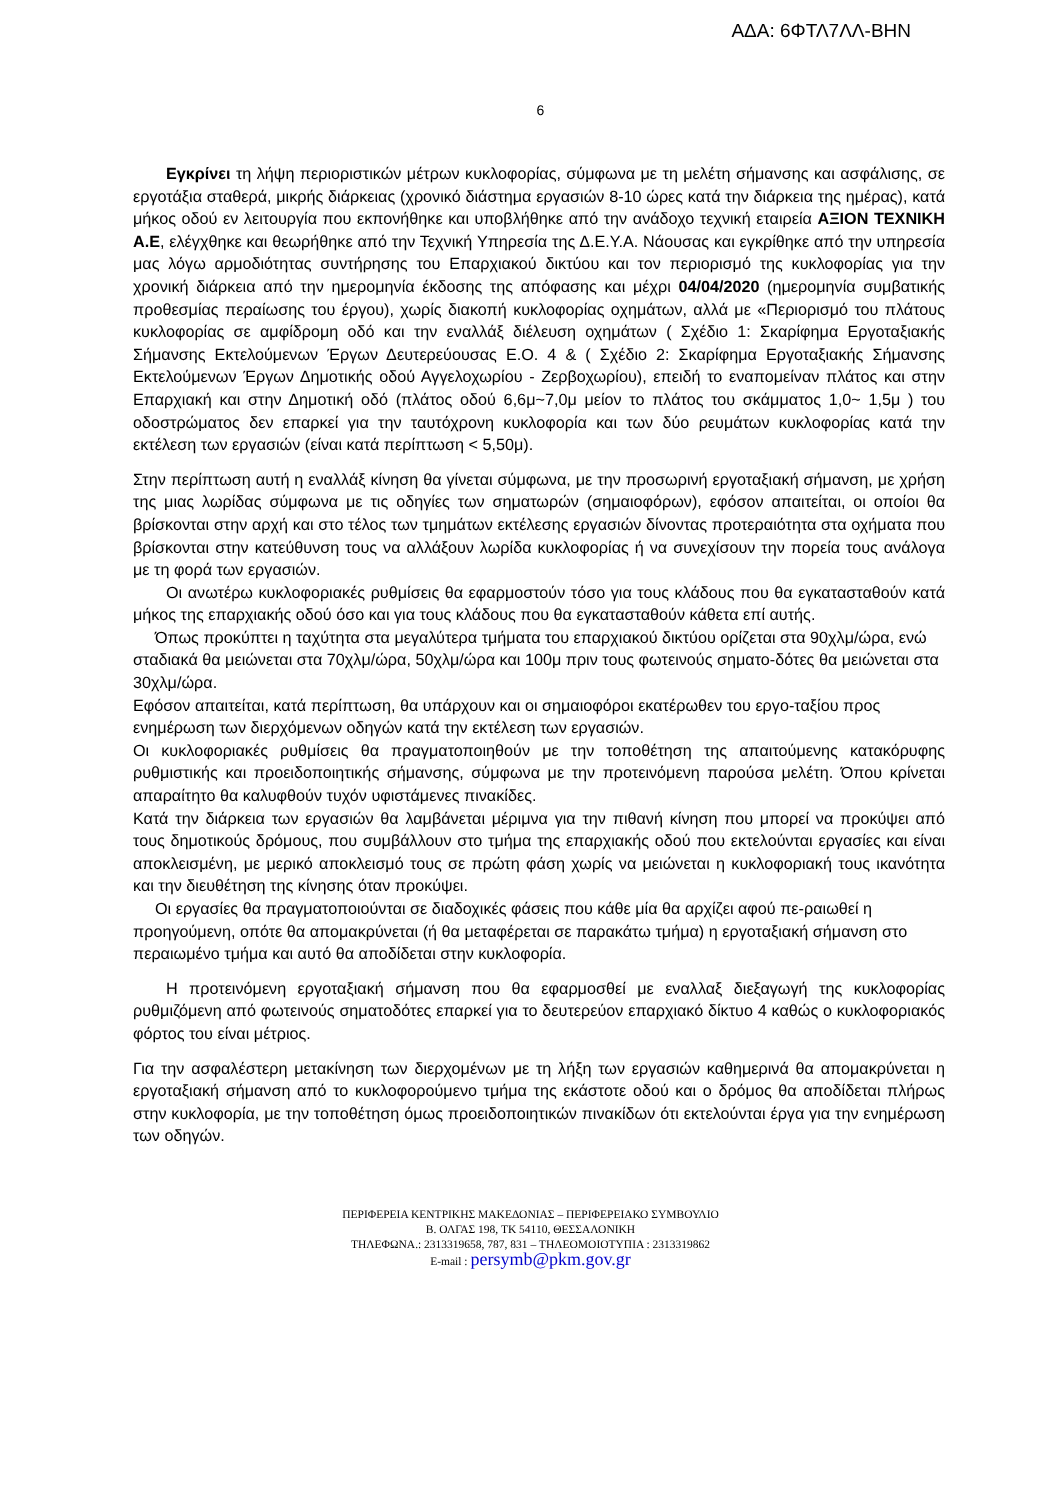ΑΔΑ: 6ΦΤΛ7ΛΛ-ΒΗΝ
6
Εγκρίνει τη λήψη περιοριστικών μέτρων κυκλοφορίας, σύμφωνα με τη μελέτη σήμανσης και ασφάλισης, σε εργοτάξια σταθερά, μικρής διάρκειας (χρονικό διάστημα εργασιών 8-10 ώρες κατά την διάρκεια της ημέρας), κατά μήκος οδού εν λειτουργία που εκπονήθηκε και υποβλήθηκε από την ανάδοχο τεχνική εταιρεία ΑΞΙΟΝ ΤΕΧΝΙΚΗ Α.Ε, ελέγχθηκε και θεωρήθηκε από την Τεχνική Υπηρεσία της Δ.Ε.Υ.Α. Νάουσας και εγκρίθηκε από την υπηρεσία μας λόγω αρμοδιότητας συντήρησης του Επαρχιακού δικτύου και τον περιορισμό της κυκλοφορίας για την χρονική διάρκεια από την ημερομηνία έκδοσης της απόφασης και μέχρι 04/04/2020 (ημερομηνία συμβατικής προθεσμίας περαίωσης του έργου), χωρίς διακοπή κυκλοφορίας οχημάτων, αλλά με «Περιορισμό του πλάτους κυκλοφορίας σε αμφίδρομη οδό και την εναλλάξ διέλευση οχημάτων ( Σχέδιο 1: Σκαρίφημα Εργοταξιακής Σήμανσης Εκτελούμενων Έργων Δευτερεύουσας Ε.Ο. 4 & ( Σχέδιο 2: Σκαρίφημα Εργοταξιακής Σήμανσης Εκτελούμενων Έργων Δημοτικής οδού Αγγελοχωρίου - Ζερβοχωρίου), επειδή το εναπομείναν πλάτος και στην Επαρχιακή και στην Δημοτική οδό (πλάτος οδού 6,6μ~7,0μ μείον το πλάτος του σκάμματος 1,0~ 1,5μ ) του οδοστρώματος δεν επαρκεί για την ταυτόχρονη κυκλοφορία και των δύο ρευμάτων κυκλοφορίας κατά την εκτέλεση των εργασιών (είναι κατά περίπτωση < 5,50μ).
Στην περίπτωση αυτή η εναλλάξ κίνηση θα γίνεται σύμφωνα, με την προσωρινή εργοταξιακή σήμανση, με χρήση της μιας λωρίδας σύμφωνα με τις οδηγίες των σηματωρών (σημαιοφόρων), εφόσον απαιτείται, οι οποίοι θα βρίσκονται στην αρχή και στο τέλος των τμημάτων εκτέλεσης εργασιών δίνοντας προτεραιότητα στα οχήματα που βρίσκονται στην κατεύθυνση τους να αλλάξουν λωρίδα κυκλοφορίας ή να συνεχίσουν την πορεία τους ανάλογα με τη φορά των εργασιών.
Οι ανωτέρω κυκλοφοριακές ρυθμίσεις θα εφαρμοστούν τόσο για τους κλάδους που θα εγκατασταθούν κατά μήκος της επαρχιακής οδού όσο και για τους κλάδους που θα εγκατασταθούν κάθετα επί αυτής.
Όπως προκύπτει η ταχύτητα στα μεγαλύτερα τμήματα του επαρχιακού δικτύου ορίζεται στα 90χλμ/ώρα, ενώ
σταδιακά θα μειώνεται στα 70χλμ/ώρα, 50χλμ/ώρα και 100μ πριν τους φωτεινούς σηματο-δότες θα μειώνεται στα 30χλμ/ώρα.
Εφόσον απαιτείται, κατά περίπτωση, θα υπάρχουν και οι σημαιοφόροι εκατέρωθεν του εργο-ταξίου προς ενημέρωση των διερχόμενων οδηγών κατά την εκτέλεση των εργασιών.
Οι κυκλοφοριακές ρυθμίσεις θα πραγματοποιηθούν με την τοποθέτηση της απαιτούμενης κατακόρυφης ρυθμιστικής και προειδοποιητικής σήμανσης, σύμφωνα με την προτεινόμενη παρούσα μελέτη. Όπου κρίνεται απαραίτητο θα καλυφθούν τυχόν υφιστάμενες πινακίδες.
Κατά την διάρκεια των εργασιών θα λαμβάνεται μέριμνα για την πιθανή κίνηση που μπορεί να προκύψει από τους δημοτικούς δρόμους, που συμβάλλουν στο τμήμα της επαρχιακής οδού που εκτελούνται εργασίες και είναι αποκλεισμένη, με μερικό αποκλεισμό τους σε πρώτη φάση χωρίς να μειώνεται η κυκλοφοριακή τους ικανότητα και την διευθέτηση της κίνησης όταν προκύψει.
Οι εργασίες θα πραγματοποιούνται σε διαδοχικές φάσεις που κάθε μία θα αρχίζει αφού πε-ραιωθεί η προηγούμενη, οπότε θα απομακρύνεται (ή θα μεταφέρεται σε παρακάτω τμήμα) η εργοταξιακή σήμανση στο περαιωμένο τμήμα και αυτό θα αποδίδεται στην κυκλοφορία.
Η προτεινόμενη εργοταξιακή σήμανση που θα εφαρμοσθεί με εναλλαξ διεξαγωγή της κυκλοφορίας ρυθμιζόμενη από φωτεινούς σηματοδότες επαρκεί για το δευτερεύον επαρχιακό δίκτυο 4 καθώς ο κυκλοφοριακός φόρτος του είναι μέτριος.
Για την ασφαλέστερη μετακίνηση των διερχομένων με τη λήξη των εργασιών καθημερινά θα απομακρύνεται η εργοταξιακή σήμανση από το κυκλοφορούμενο τμήμα της εκάστοτε οδού και ο δρόμος θα αποδίδεται πλήρως στην κυκλοφορία, με την τοποθέτηση όμως προειδοποιητικών πινακίδων ότι εκτελούνται έργα για την ενημέρωση των οδηγών.
ΠΕΡΙΦΕΡΕΙΑ ΚΕΝΤΡΙΚΗΣ ΜΑΚΕΔΟΝΙΑΣ – ΠΕΡΙΦΕΡΕΙΑΚΟ ΣΥΜΒΟΥΛΙΟ
Β. ΟΛΓΑΣ 198, ΤΚ 54110, ΘΕΣΣΑΛΟΝΙΚΗ
ΤΗΛΕΦΩΝΑ.: 2313319658, 787, 831 – ΤΗΛΕΟΜΟΙΟΤΥΠΙΑ : 2313319862
E-mail : persymb@pkm.gov.gr